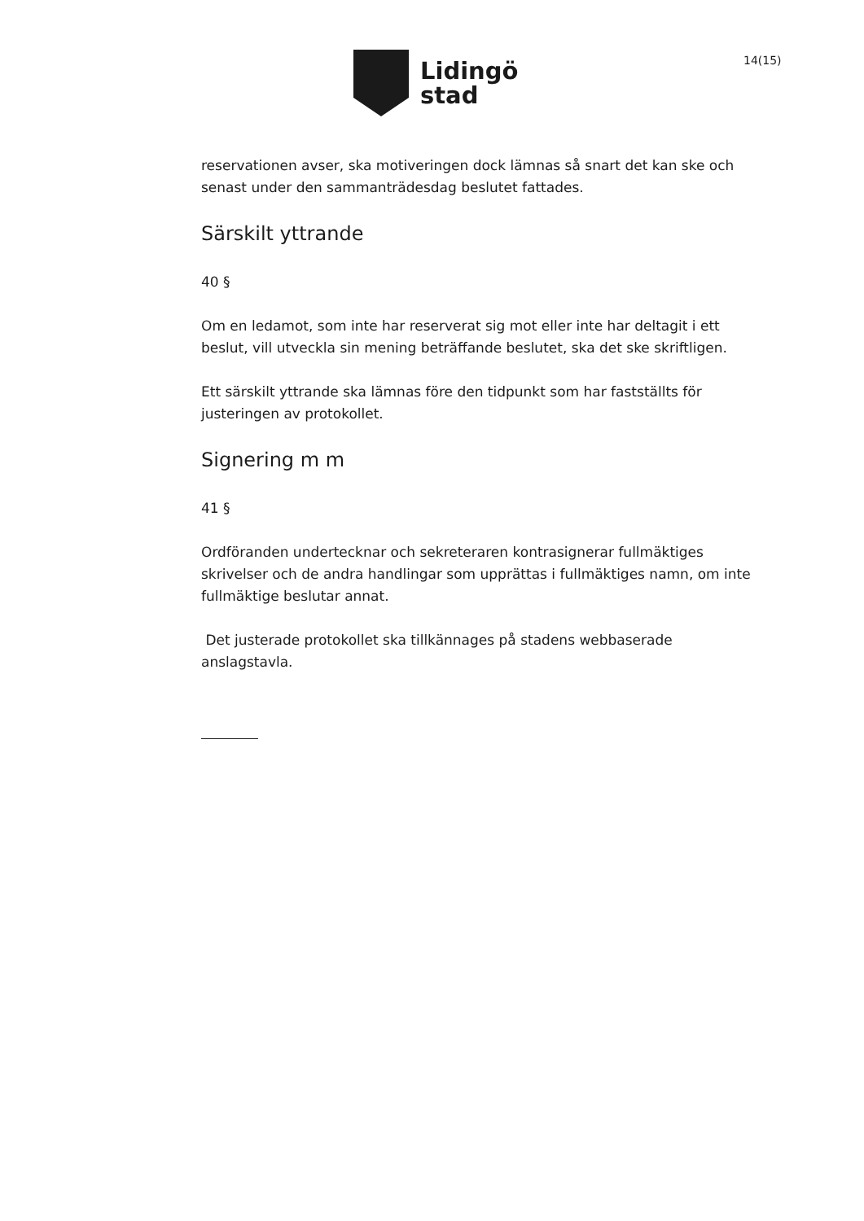Lidingö
stad
14(15)
reservationen avser, ska motiveringen dock lämnas så snart det kan ske och senast under den sammanträdesdag beslutet fattades.
Särskilt yttrande
40 §
Om en ledamot, som inte har reserverat sig mot eller inte har deltagit i ett beslut, vill utveckla sin mening beträffande beslutet, ska det ske skriftligen.
Ett särskilt yttrande ska lämnas före den tidpunkt som har fastställts för justeringen av protokollet.
Signering m m
41 §
Ordföranden undertecknar och sekreteraren kontrasignerar fullmäktiges skrivelser och de andra handlingar som upprättas i fullmäktiges namn, om inte fullmäktige beslutar annat.
Det justerade protokollet ska tillkännages på stadens webbaserade anslagstavla.